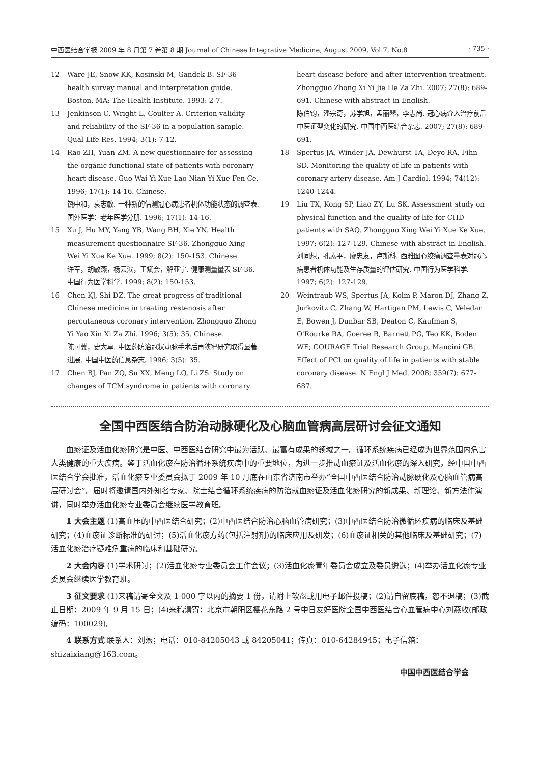中西医结合学报 2009 年 8 月第 7 卷第 8 期 Journal of Chinese Integrative Medicine, August 2009, Vol.7, No.8 · 735 ·
12 Ware JE, Snow KK, Kosinski M, Gandek B. SF-36 health survey manual and interpretation guide. Boston, MA: The Health Institute. 1993: 2-7.
13 Jenkinson C, Wright L, Coulter A. Criterion validity and reliability of the SF-36 in a population sample. Qual Life Res. 1994; 3(1): 7-12.
14 Rao ZH, Yuan ZM. A new questionnaire for assessing the organic functional state of patients with coronary heart disease. Guo Wai Yi Xue Lao Nian Yi Xue Fen Ce. 1996; 17(1): 14-16. Chinese.
饶中和，袁志敏. 一种新的估测冠心病患者机体功能状态的调查表. 国外医学：老年医学分册. 1996; 17(1): 14-16.
15 Xu J, Hu MY, Yang YB, Wang BH, Xie YN. Health measurement questionnaire SF-36. Zhongguo Xing Wei Yi Xue Ke Xue. 1999; 8(2): 150-153. Chinese.
许军，胡敏燕，杨云滨，王斌会，解亚宁. 健康测量量表 SF-36. 中国行为医学科学. 1999; 8(2): 150-153.
16 Chen KJ, Shi DZ. The great progress of traditional Chinese medicine in treating restenosis after percutaneous coronary intervention. Zhongguo Zhong Yi Yao Xin Xi Za Zhi. 1996; 3(5): 35. Chinese.
陈可冀，史大卓. 中医药防治冠状动脉手术后再狭窄研究取得显著进展. 中国中医药信息杂志. 1996; 3(5): 35.
17 Chen BJ, Pan ZQ, Su XX, Meng LQ, Li ZS. Study on changes of TCM syndrome in patients with coronary
heart disease before and after intervention treatment. Zhongguo Zhong Xi Yi Jie He Za Zhi. 2007; 27(8): 689-691. Chinese with abstract in English.
陈伯钧，潘宗奇，苏学旭，孟丽琴，李志尚. 冠心病介入治疗前后中医证型变化的研究. 中国中西医结合杂志. 2007; 27(8): 689-691.
18 Spertus JA, Winder JA, Dewhurst TA, Deyo RA, Fihn SD. Monitoring the quality of life in patients with coronary artery disease. Am J Cardiol. 1994; 74(12): 1240-1244.
19 Liu TX, Kong SP, Liao ZY, Lu SK. Assessment study on physical function and the quality of life for CHD patients with SAQ. Zhongguo Xing Wei Yi Xue Ke Xue. 1997; 6(2): 127-129. Chinese with abstract in English.
刘同想，孔素平，廖忠友，卢斯科. 西雅图心绞痛调查量表对冠心病患者机体功能及生存质量的评估研究. 中国行为医学科学. 1997; 6(2): 127-129.
20 Weintraub WS, Spertus JA, Kolm P, Maron DJ, Zhang Z, Jurkovitz C, Zhang W, Hartigan PM, Lewis C, Veledar E, Bowen J, Dunbar SB, Deaton C, Kaufman S, O'Rourke RA, Goeree R, Barnett PG, Teo KK, Boden WE; COURAGE Trial Research Group, Mancini GB. Effect of PCI on quality of life in patients with stable coronary disease. N Engl J Med. 2008; 359(7): 677-687.
全国中西医结合防治动脉硬化及心脑血管病高层研讨会征文通知
血瘀证及活血化瘀研究是中医、中西医结合研究中最为活跃、最富有成果的领域之一。循环系统疾病已经成为世界范围内危害人类健康的重大疾病。鉴于活血化瘀在防治循环系统疾病中的重要地位，为进一步推动血瘀证及活血化瘀的深入研究，经中国中西医结合学会批准，活血化瘀专业委员会拟于 2009 年 10 月底在山东省济南市举办“全国中西医结合防治动脉硬化及心脑血管病高层研讨会”。届时将邀请国内外知名专家、院士结合循环系统疾病的防治就血瘀证及活血化瘀研究的新成果、新理论、新方法作演讲，同时举办活血化瘀专业委员会继续医学教育班。
1 大会主题 (1)高血压的中西医结合研究；(2)中西医结合防治心脑血管病研究；(3)中西医结合防治微循环疾病的临床及基础研究；(4)血瘀证诊断标准的研讨；(5)活血化瘀方药(包括注射剂)的临床应用及研发；(6)血瘀证相关的其他临床及基础研究；(7)活血化瘀治疗疑难危重病的临床和基础研究。
2 大会内容 (1)学术研讨；(2)活血化瘀专业委员会工作会议；(3)活血化瘀青年委员会成立及委员遴选；(4)举办活血化瘀专业委员会继续医学教育班。
3 征文要求 (1)来稿请寄全文及 1 000 字以内的摘要 1 份，请附上软盘或用电子邮件投稿；(2)请自留底稿，恕不退稿；(3)截止日期：2009 年 9 月 15 日；(4)来稿请寄：北京市朝阳区樱花东路 2 号中日友好医院全国中西医结合心血管病中心刘燕收(邮政编码：100029)。
4 联系方式 联系人：刘燕；电话：010-84205043 或 84205041；传真：010-64284945；电子信箱：shizaixiang@163.com。
中国中西医结合学会